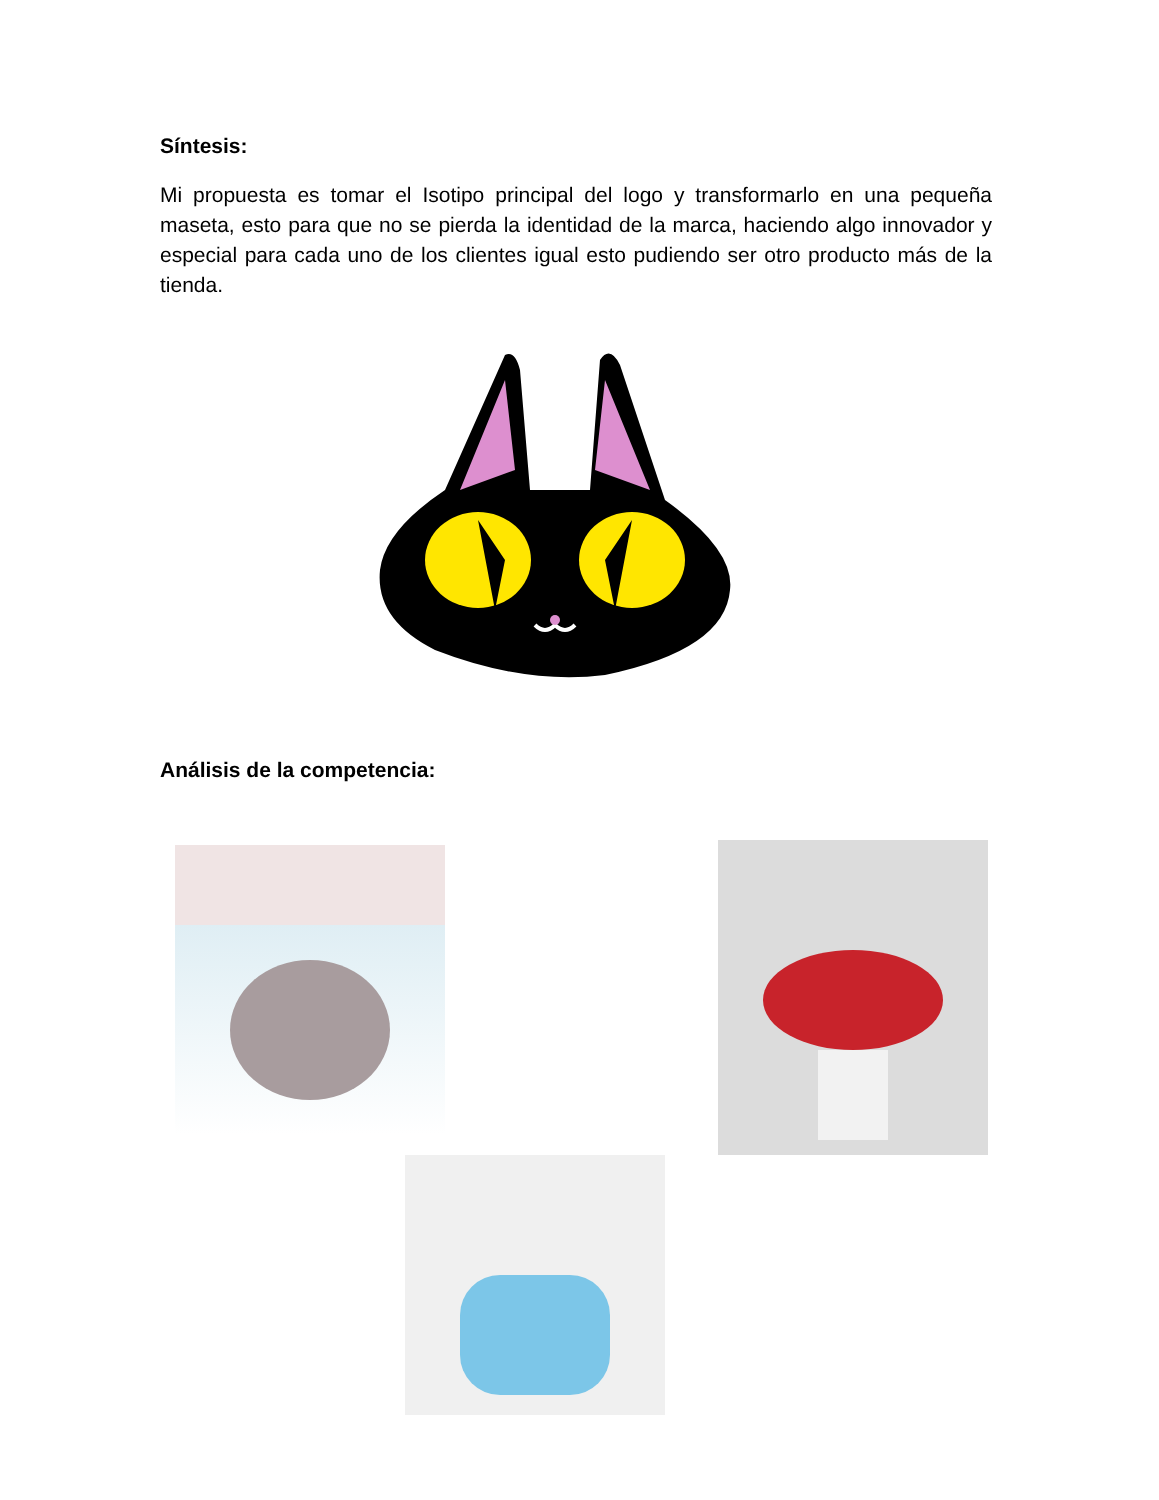Síntesis:
Mi propuesta es tomar el Isotipo principal del logo y transformarlo en una pequeña maseta, esto para que no se pierda la identidad de la marca, haciendo algo innovador y especial para cada uno de los clientes igual esto pudiendo ser otro producto más de la tienda.
Análisis de la competencia: